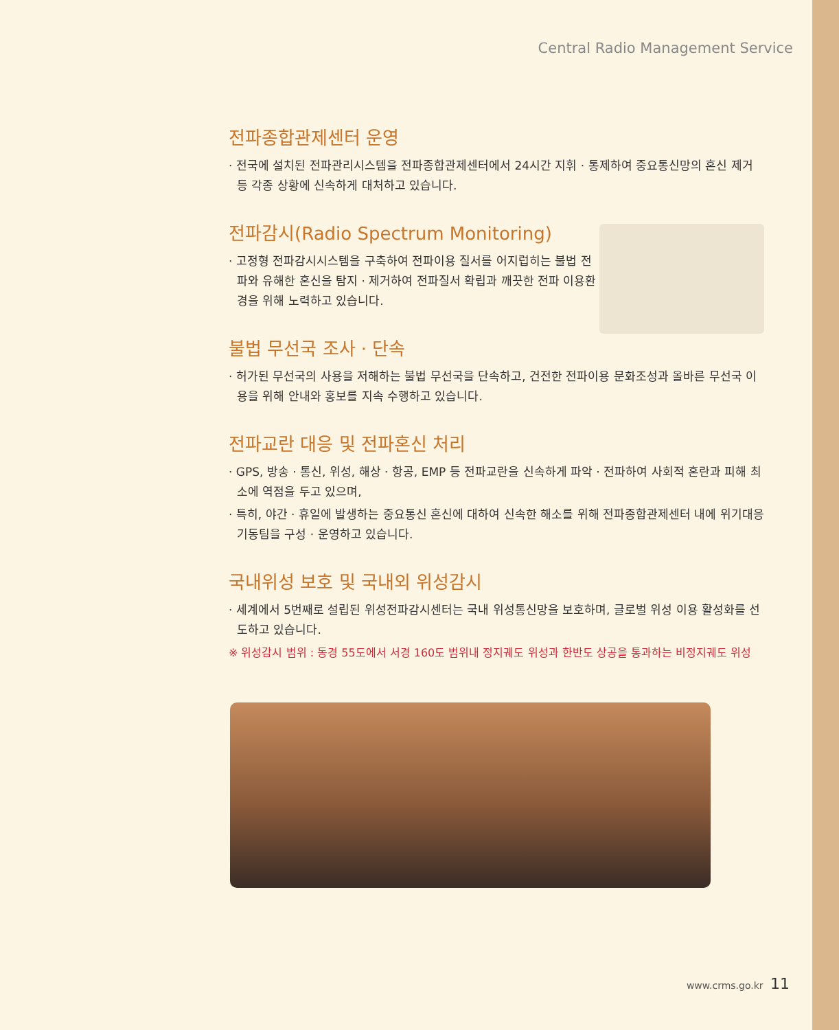Central Radio Management Service
전파종합관제센터 운영
· 전국에 설치된 전파관리시스템을 전파종합관제센터에서 24시간 지휘 · 통제하여 중요통신망의 혼신 제거 등 각종 상황에 신속하게 대처하고 있습니다.
전파감시(Radio Spectrum Monitoring)
· 고정형 전파감시시스템을 구축하여 전파이용 질서를 어지럽히는 불법 전파와 유해한 혼신을 탐지 · 제거하여 전파질서 확립과 깨끗한 전파 이용환경을 위해 노력하고 있습니다.
불법 무선국 조사 · 단속
· 허가된 무선국의 사용을 저해하는 불법 무선국을 단속하고, 건전한 전파이용 문화조성과 올바른 무선국 이용을 위해 안내와 홍보를 지속 수행하고 있습니다.
전파교란 대응 및 전파혼신 처리
· GPS, 방송 · 통신, 위성, 해상 · 항공, EMP 등 전파교란을 신속하게 파악 · 전파하여 사회적 혼란과 피해 최소에 역점을 두고 있으며,
· 특히, 야간 · 휴일에 발생하는 중요통신 혼신에 대하여 신속한 해소를 위해 전파종합관제센터 내에 위기대응기동팀을 구성 · 운영하고 있습니다.
국내위성 보호 및 국내외 위성감시
· 세계에서 5번째로 설립된 위성전파감시센터는 국내 위성통신망을 보호하며, 글로벌 위성 이용 활성화를 선도하고 있습니다.
※ 위성감시 범위 : 동경 55도에서 서경 160도 범위내 정지궤도 위성과 한반도 상공을 통과하는 비정지궤도 위성
www.crms.go.kr 11